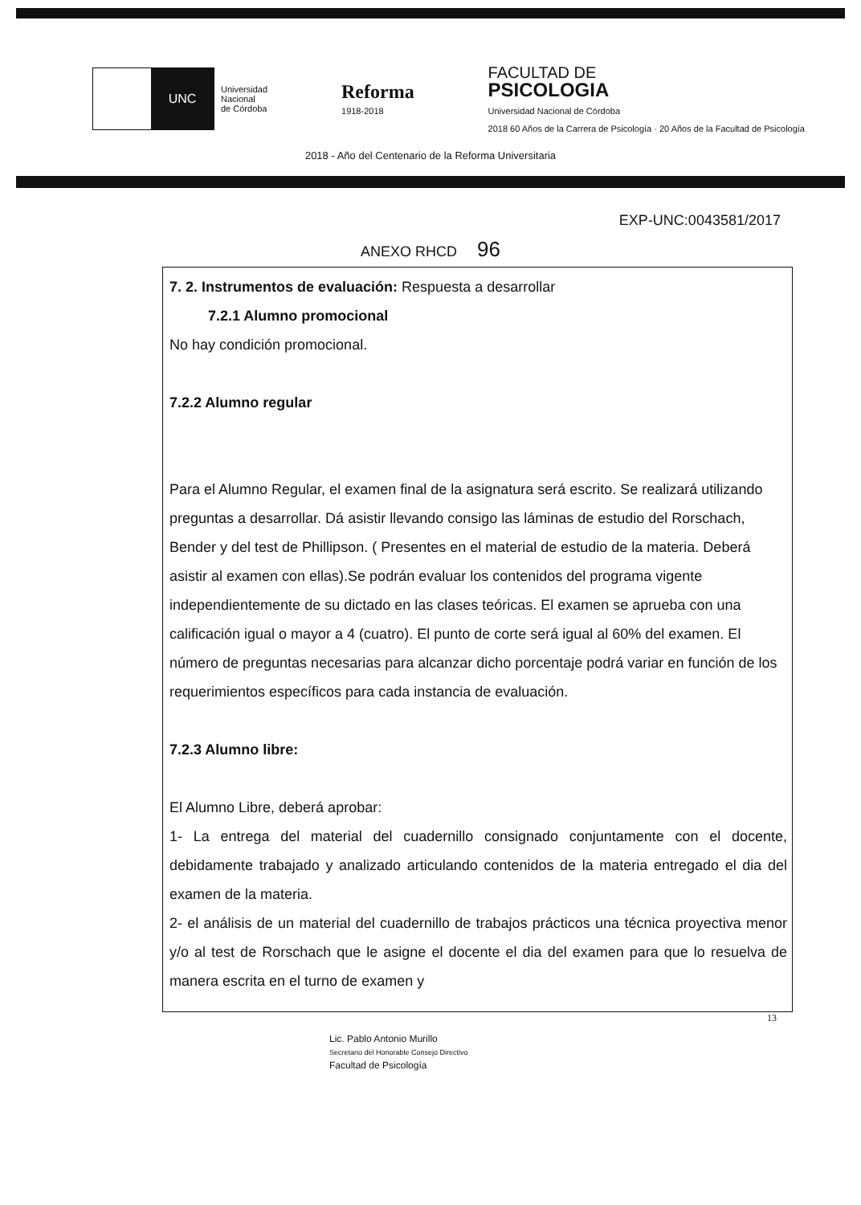UNC
Universidad
Nacional
de Córdoba
Reforma
1918-2018
FACULTAD DE
PSICOLOGIA
Universidad Nacional de Córdoba
2018 60 Años de la Carrera de Psicología · 20 Años de la Facultad de Psicología
2018 - Año del Centenario de la Reforma Universitaria
EXP-UNC:0043581/2017
ANEXO RHCD 96
7. 2. Instrumentos de evaluación: Respuesta a desarrollar
7.2.1 Alumno promocional
No hay condición promocional.
7.2.2 Alumno regular
Para el Alumno Regular, el examen final de la asignatura será escrito. Se realizará utilizando preguntas a desarrollar. Dá asistir llevando consigo las láminas de estudio del Rorschach, Bender y del test de Phillipson. ( Presentes en el material de estudio de la materia. Deberá asistir al examen con ellas).Se podrán evaluar los contenidos del programa vigente independientemente de su dictado en las clases teóricas. El examen se aprueba con una calificación igual o mayor a 4 (cuatro). El punto de corte será igual al 60% del examen. El número de preguntas necesarias para alcanzar dicho porcentaje podrá variar en función de los requerimientos específicos para cada instancia de evaluación.
7.2.3 Alumno libre:
El Alumno Libre, deberá aprobar:
1- La entrega del material del cuadernillo consignado conjuntamente con el docente, debidamente trabajado y analizado articulando contenidos de la materia entregado el dia del examen de la materia.
2- el análisis de un material del cuadernillo de trabajos prácticos una técnica proyectiva menor y/o al test de Rorschach que le asigne el docente el dia del examen para que lo resuelva de manera escrita en el turno de examen y
13
Lic. Pablo Antonio Murillo
Secretario del Honorable Consejo Directivo
Facultad de Psicología